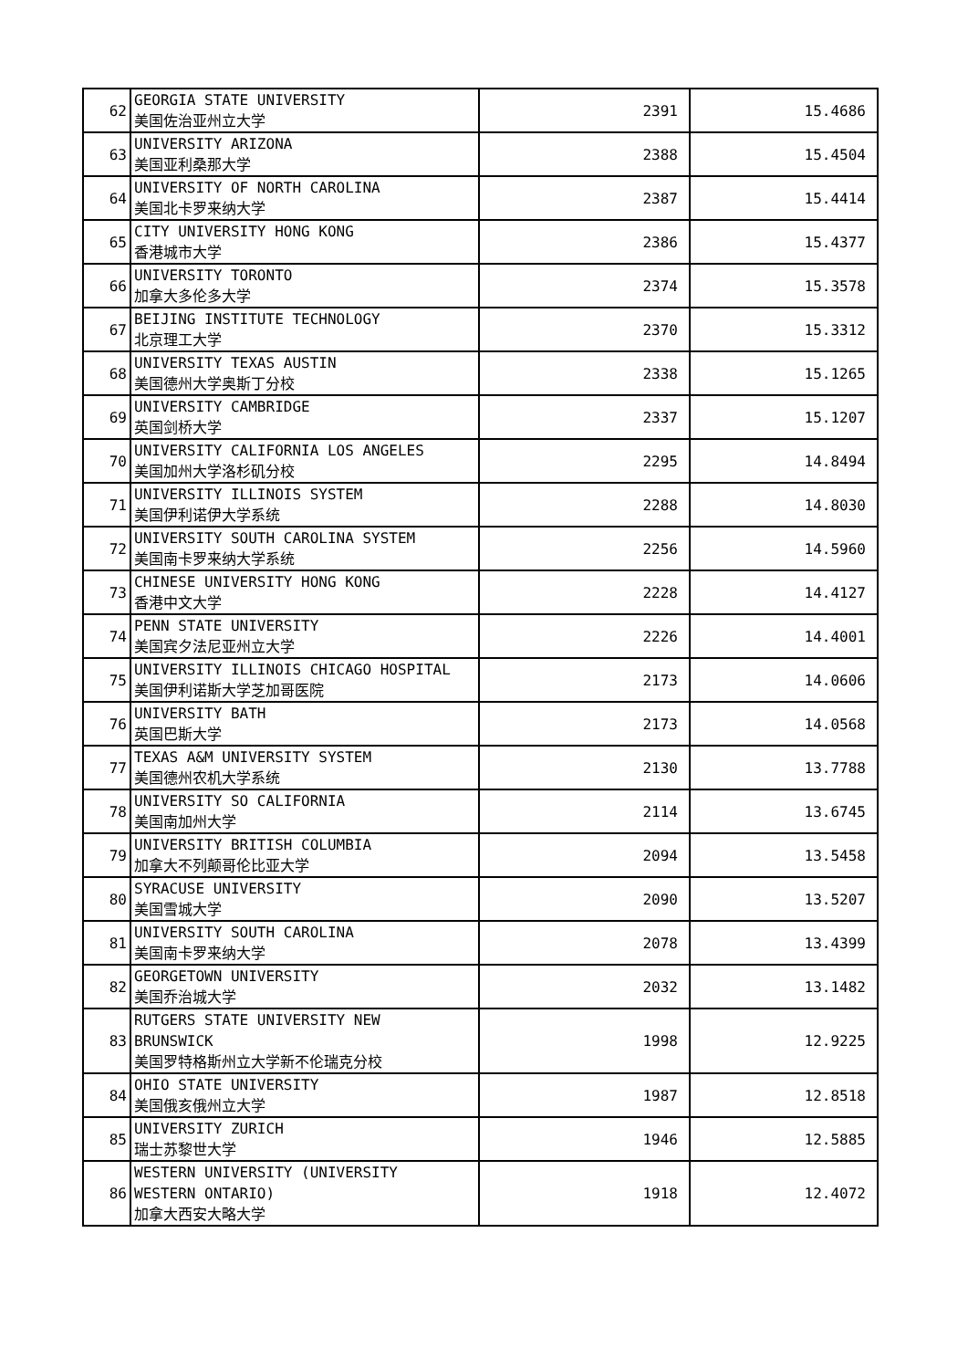| 62 | GEORGIA STATE UNIVERSITY 美国佐治亚州立大学 | 2391 | 15.4686 |
| 63 | UNIVERSITY ARIZONA 美国亚利桑那大学 | 2388 | 15.4504 |
| 64 | UNIVERSITY OF NORTH CAROLINA 美国北卡罗来纳大学 | 2387 | 15.4414 |
| 65 | CITY UNIVERSITY HONG KONG 香港城市大学 | 2386 | 15.4377 |
| 66 | UNIVERSITY TORONTO 加拿大多伦多大学 | 2374 | 15.3578 |
| 67 | BEIJING INSTITUTE TECHNOLOGY 北京理工大学 | 2370 | 15.3312 |
| 68 | UNIVERSITY TEXAS AUSTIN 美国德州大学奥斯丁分校 | 2338 | 15.1265 |
| 69 | UNIVERSITY CAMBRIDGE 英国剑桥大学 | 2337 | 15.1207 |
| 70 | UNIVERSITY CALIFORNIA LOS ANGELES 美国加州大学洛杉矶分校 | 2295 | 14.8494 |
| 71 | UNIVERSITY ILLINOIS SYSTEM 美国伊利诺伊大学系统 | 2288 | 14.8030 |
| 72 | UNIVERSITY SOUTH CAROLINA SYSTEM 美国南卡罗来纳大学系统 | 2256 | 14.5960 |
| 73 | CHINESE UNIVERSITY HONG KONG 香港中文大学 | 2228 | 14.4127 |
| 74 | PENN STATE UNIVERSITY 美国宾夕法尼亚州立大学 | 2226 | 14.4001 |
| 75 | UNIVERSITY ILLINOIS CHICAGO HOSPITAL 美国伊利诺斯大学芝加哥医院 | 2173 | 14.0606 |
| 76 | UNIVERSITY BATH 英国巴斯大学 | 2173 | 14.0568 |
| 77 | TEXAS A&M UNIVERSITY SYSTEM 美国德州农机大学系统 | 2130 | 13.7788 |
| 78 | UNIVERSITY SO CALIFORNIA 美国南加州大学 | 2114 | 13.6745 |
| 79 | UNIVERSITY BRITISH COLUMBIA 加拿大不列颠哥伦比亚大学 | 2094 | 13.5458 |
| 80 | SYRACUSE UNIVERSITY 美国雪城大学 | 2090 | 13.5207 |
| 81 | UNIVERSITY SOUTH CAROLINA 美国南卡罗来纳大学 | 2078 | 13.4399 |
| 82 | GEORGETOWN UNIVERSITY 美国乔治城大学 | 2032 | 13.1482 |
| 83 | RUTGERS STATE UNIVERSITY NEW BRUNSWICK 美国罗特格斯州立大学新不伦瑞克分校 | 1998 | 12.9225 |
| 84 | OHIO STATE UNIVERSITY 美国俄亥俄州立大学 | 1987 | 12.8518 |
| 85 | UNIVERSITY ZURICH 瑞士苏黎世大学 | 1946 | 12.5885 |
| 86 | WESTERN UNIVERSITY (UNIVERSITY WESTERN ONTARIO) 加拿大西安大略大学 | 1918 | 12.4072 |